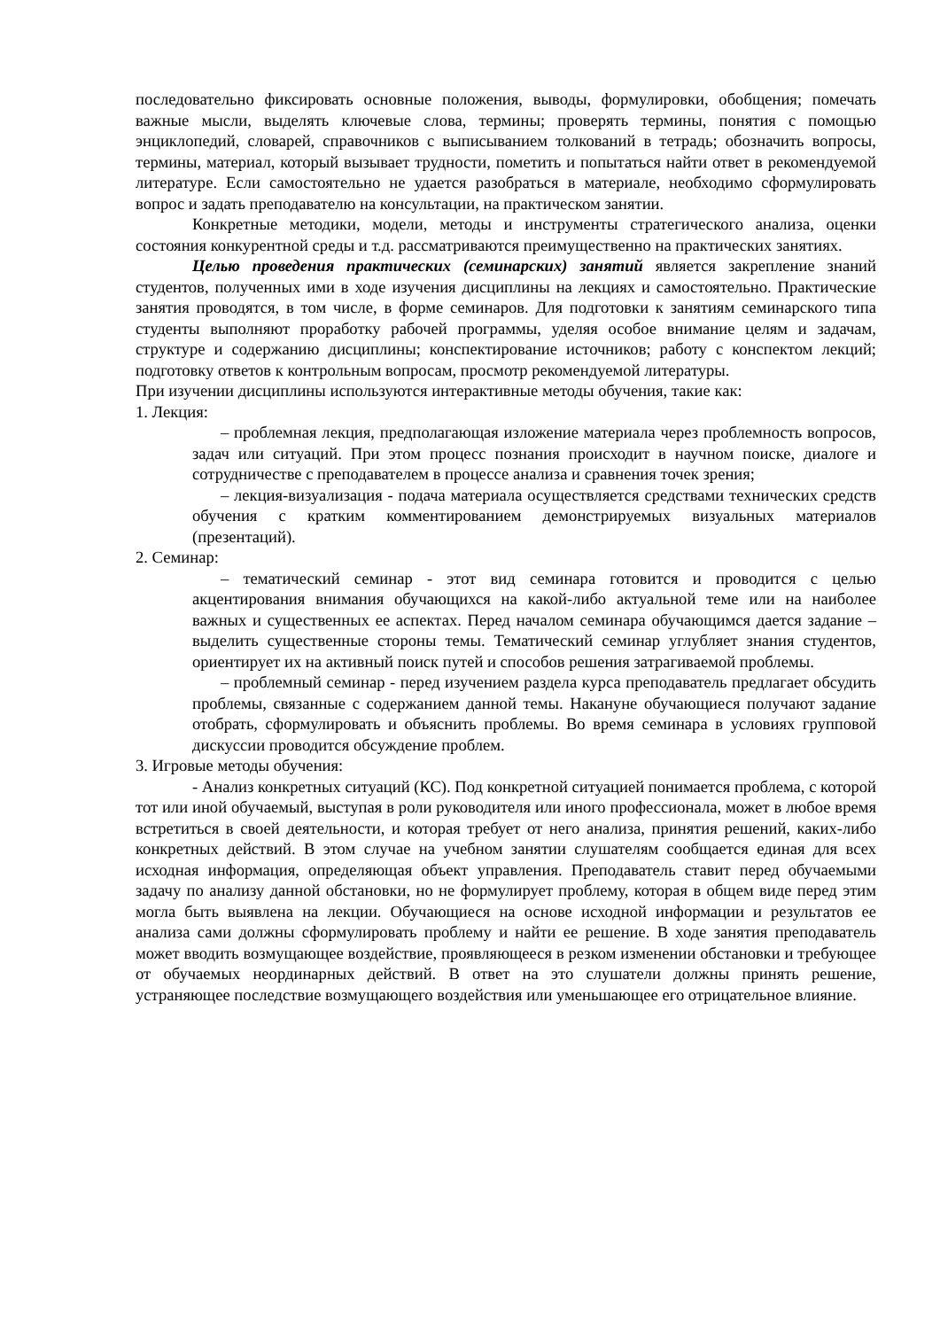последовательно фиксировать основные положения, выводы, формулировки, обобщения; помечать важные мысли, выделять ключевые слова, термины; проверять термины, понятия с помощью энциклопедий, словарей, справочников с выписыванием толкований в тетрадь; обозначить вопросы, термины, материал, который вызывает трудности, пометить и попытаться найти ответ в рекомендуемой литературе. Если самостоятельно не удается разобраться в материале, необходимо сформулировать вопрос и задать преподавателю на консультации, на практическом занятии.
Конкретные методики, модели, методы и инструменты стратегического анализа, оценки состояния конкурентной среды и т.д. рассматриваются преимущественно на практических занятиях.
Целью проведения практических (семинарских) занятий является закрепление знаний студентов, полученных ими в ходе изучения дисциплины на лекциях и самостоятельно. Практические занятия проводятся, в том числе, в форме семинаров. Для подготовки к занятиям семинарского типа студенты выполняют проработку рабочей программы, уделяя особое внимание целям и задачам, структуре и содержанию дисциплины; конспектирование источников; работу с конспектом лекций; подготовку ответов к контрольным вопросам, просмотр рекомендуемой литературы.
При изучении дисциплины используются интерактивные методы обучения, такие как:
1. Лекция:
– проблемная лекция, предполагающая изложение материала через проблемность вопросов, задач или ситуаций. При этом процесс познания происходит в научном поиске, диалоге и сотрудничестве с преподавателем в процессе анализа и сравнения точек зрения;
– лекция-визуализация - подача материала осуществляется средствами технических средств обучения с кратким комментированием демонстрируемых визуальных материалов (презентаций).
2. Семинар:
– тематический семинар - этот вид семинара готовится и проводится с целью акцентирования внимания обучающихся на какой-либо актуальной теме или на наиболее важных и существенных ее аспектах. Перед началом семинара обучающимся дается задание – выделить существенные стороны темы. Тематический семинар углубляет знания студентов, ориентирует их на активный поиск путей и способов решения затрагиваемой проблемы.
– проблемный семинар - перед изучением раздела курса преподаватель предлагает обсудить проблемы, связанные с содержанием данной темы. Накануне обучающиеся получают задание отобрать, сформулировать и объяснить проблемы. Во время семинара в условиях групповой дискуссии проводится обсуждение проблем.
3. Игровые методы обучения:
- Анализ конкретных ситуаций (КС). Под конкретной ситуацией понимается проблема, с которой тот или иной обучаемый, выступая в роли руководителя или иного профессионала, может в любое время встретиться в своей деятельности, и которая требует от него анализа, принятия решений, каких-либо конкретных действий. В этом случае на учебном занятии слушателям сообщается единая для всех исходная информация, определяющая объект управления. Преподаватель ставит перед обучаемыми задачу по анализу данной обстановки, но не формулирует проблему, которая в общем виде перед этим могла быть выявлена на лекции. Обучающиеся на основе исходной информации и результатов ее анализа сами должны сформулировать проблему и найти ее решение. В ходе занятия преподаватель может вводить возмущающее воздействие, проявляющееся в резком изменении обстановки и требующее от обучаемых неординарных действий. В ответ на это слушатели должны принять решение, устраняющее последствие возмущающего воздействия или уменьшающее его отрицательное влияние.